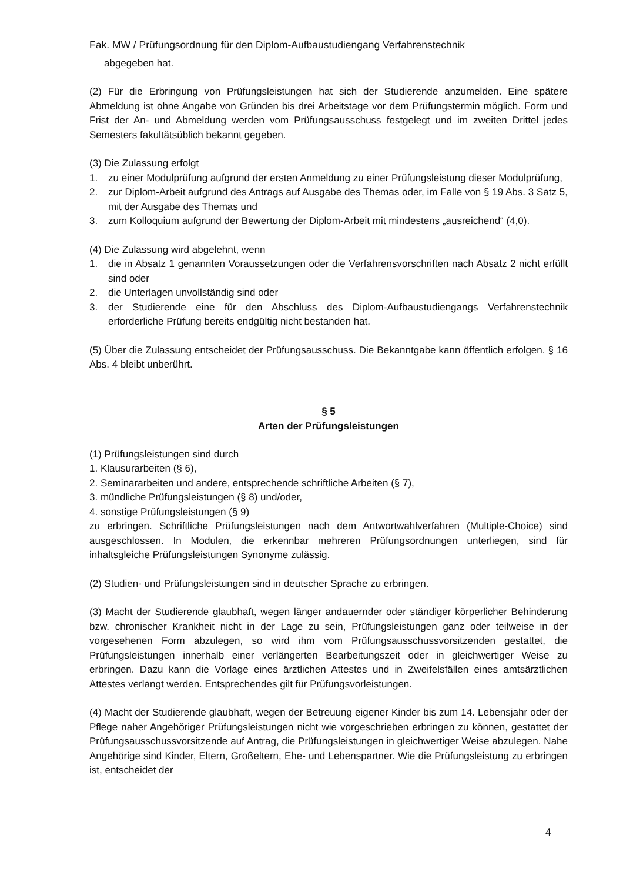Fak. MW / Prüfungsordnung für den Diplom-Aufbaustudiengang Verfahrenstechnik
abgegeben hat.
(2) Für die Erbringung von Prüfungsleistungen hat sich der Studierende anzumelden. Eine spätere Abmeldung ist ohne Angabe von Gründen bis drei Arbeitstage vor dem Prüfungstermin möglich. Form und Frist der An- und Abmeldung werden vom Prüfungsausschuss festgelegt und im zweiten Drittel jedes Semesters fakultätsüblich bekannt gegeben.
(3) Die Zulassung erfolgt
1. zu einer Modulprüfung aufgrund der ersten Anmeldung zu einer Prüfungsleistung dieser Modulprüfung,
2. zur Diplom-Arbeit aufgrund des Antrags auf Ausgabe des Themas oder, im Falle von § 19 Abs. 3 Satz 5, mit der Ausgabe des Themas und
3. zum Kolloquium aufgrund der Bewertung der Diplom-Arbeit mit mindestens „ausreichend“ (4,0).
(4) Die Zulassung wird abgelehnt, wenn
1. die in Absatz 1 genannten Voraussetzungen oder die Verfahrensvorschriften nach Absatz 2 nicht erfüllt sind oder
2. die Unterlagen unvollständig sind oder
3. der Studierende eine für den Abschluss des Diplom-Aufbaustudiengangs Verfahrenstechnik erforderliche Prüfung bereits endgültig nicht bestanden hat.
(5) Über die Zulassung entscheidet der Prüfungsausschuss. Die Bekanntgabe kann öffentlich erfolgen. § 16 Abs. 4 bleibt unberührt.
§ 5
Arten der Prüfungsleistungen
(1) Prüfungsleistungen sind durch
1. Klausurarbeiten (§ 6),
2. Seminararbeiten und andere, entsprechende schriftliche Arbeiten (§ 7),
3. mündliche Prüfungsleistungen (§ 8) und/oder,
4. sonstige Prüfungsleistungen (§ 9)
zu erbringen. Schriftliche Prüfungsleistungen nach dem Antwortwahlverfahren (Multiple-Choice) sind ausgeschlossen. In Modulen, die erkennbar mehreren Prüfungsordnungen unterliegen, sind für inhaltsgleiche Prüfungsleistungen Synonyme zulässig.
(2) Studien- und Prüfungsleistungen sind in deutscher Sprache zu erbringen.
(3) Macht der Studierende glaubhaft, wegen länger andauernder oder ständiger körperlicher Behinderung bzw. chronischer Krankheit nicht in der Lage zu sein, Prüfungsleistungen ganz oder teilweise in der vorgesehenen Form abzulegen, so wird ihm vom Prüfungsausschussvorsitzenden gestattet, die Prüfungsleistungen innerhalb einer verlängerten Bearbeitungszeit oder in gleichwertiger Weise zu erbringen. Dazu kann die Vorlage eines ärztlichen Attestes und in Zweifelsfällen eines amtsärztlichen Attestes verlangt werden. Entsprechendes gilt für Prüfungsvorleistungen.
(4) Macht der Studierende glaubhaft, wegen der Betreuung eigener Kinder bis zum 14. Lebensjahr oder der Pflege naher Angehöriger Prüfungsleistungen nicht wie vorgeschrieben erbringen zu können, gestattet der Prüfungsausschussvorsitzende auf Antrag, die Prüfungsleistungen in gleichwertiger Weise abzulegen. Nahe Angehörige sind Kinder, Eltern, Großeltern, Ehe- und Lebenspartner. Wie die Prüfungsleistung zu erbringen ist, entscheidet der
4